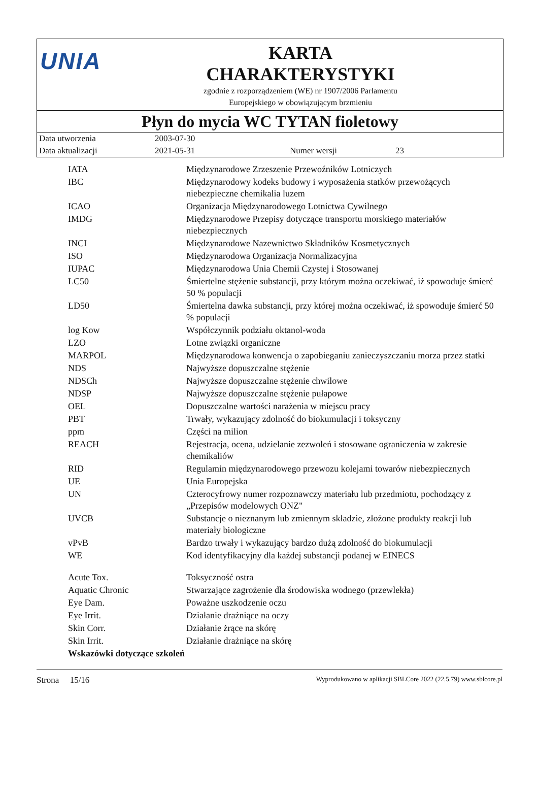UNIA
KARTA
CHARAKTERYSTYKI
zgodnie z rozporządzeniem (WE) nr 1907/2006 Parlamentu
Europejskiego w obowiązującym brzmieniu
Płyn do mycia WC TYTAN fioletowy
| Data utworzenia | 2003-07-30 | | |
| Data aktualizacji | 2021-05-31 | Numer wersji | 23 |
| IATA | Międzynarodowe Zrzeszenie Przewoźników Lotniczych |
| IBC | Międzynarodowy kodeks budowy i wyposażenia statków przewożących niebezpieczne chemikalia luzem |
| ICAO | Organizacja Międzynarodowego Lotnictwa Cywilnego |
| IMDG | Międzynarodowe Przepisy dotyczące transportu morskiego materiałów niebezpiecznych |
| INCI | Międzynarodowe Nazewnictwo Składników Kosmetycznych |
| ISO | Międzynarodowa Organizacja Normalizacyjna |
| IUPAC | Międzynarodowa Unia Chemii Czystej i Stosowanej |
| LC50 | Śmiertelne stężenie substancji, przy którym można oczekiwać, iż spowoduje śmierć 50 % populacji |
| LD50 | Śmiertelna dawka substancji, przy której można oczekiwać, iż spowoduje śmierć 50 % populacji |
| log Kow | Współczynnik podziału oktanol-woda |
| LZO | Lotne związki organiczne |
| MARPOL | Międzynarodowa konwencja o zapobieganiu zanieczyszczaniu morza przez statki |
| NDS | Najwyższe dopuszczalne stężenie |
| NDSCh | Najwyższe dopuszczalne stężenie chwilowe |
| NDSP | Najwyższe dopuszczalne stężenie pułapowe |
| OEL | Dopuszczalne wartości narażenia w miejscu pracy |
| PBT | Trwały, wykazujący zdolność do biokumulacji i toksyczny |
| ppm | Części na milion |
| REACH | Rejestracja, ocena, udzielanie zezwoleń i stosowane ograniczenia w zakresie chemikaliów |
| RID | Regulamin międzynarodowego przewozu kolejami towarów niebezpiecznych |
| UE | Unia Europejska |
| UN | Czterocyfrowy numer rozpoznawczy materiału lub przedmiotu, pochodzący z „Przepisów modelowych ONZ" |
| UVCB | Substancje o nieznanym lub zmiennym składzie, złożone produkty reakcji lub materiały biologiczne |
| vPvB | Bardzo trwały i wykazujący bardzo dużą zdolność do biokumulacji |
| WE | Kod identyfikacyjny dla każdej substancji podanej w EINECS |
| Acute Tox. | Toksyczność ostra |
| Aquatic Chronic | Stwarzające zagrożenie dla środowiska wodnego (przewlekła) |
| Eye Dam. | Poważne uszkodzenie oczu |
| Eye Irrit. | Działanie drażniące na oczy |
| Skin Corr. | Działanie żrące na skórę |
| Skin Irrit. | Działanie drażniące na skórę |
| Wskazówki dotyczące szkoleń | |
Strona 15/16 Wyprodukowano w aplikacji SBLCore 2022 (22.5.79) www.sblcore.pl